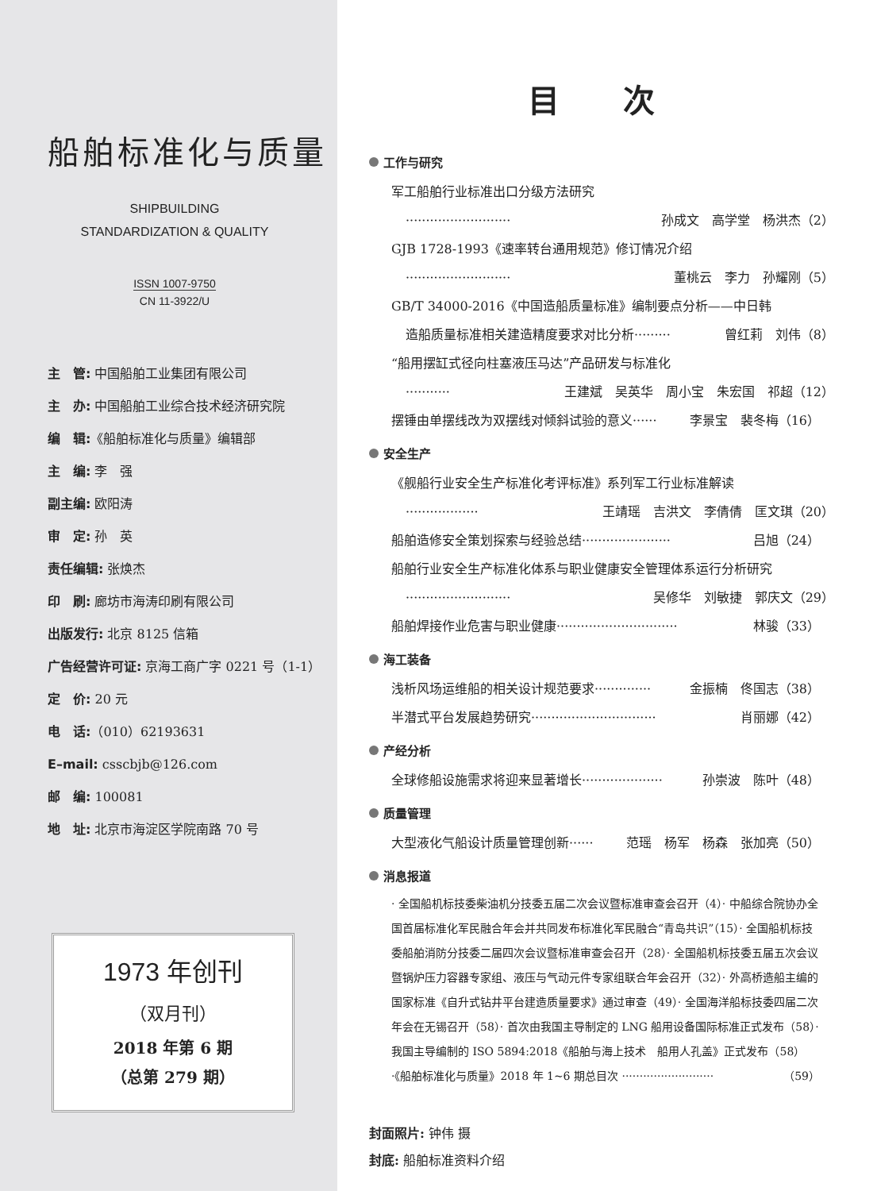船舶标准化与质量
SHIPBUILDING
STANDARDIZATION & QUALITY
ISSN 1007-9750
CN 11-3922/U
主　管: 中国船舶工业集团有限公司
主　办: 中国船舶工业综合技术经济研究院
编　辑:《船舶标准化与质量》编辑部
主　编: 李　强
副主编: 欧阳涛
审　定: 孙　英
责任编辑: 张焕杰
印　刷: 廊坊市海涛印刷有限公司
出版发行: 北京 8125 信箱
广告经营许可证: 京海工商广字 0221 号（1-1）
定　价: 20 元
电　话:（010）62193631
E–mail: csscbjb@126.com
邮　编: 100081
地　址: 北京市海淀区学院南路 70 号
1973 年创刊
（双月刊）
2018 年第 6 期
（总第 279 期）
目次
工作与研究
军工船舶行业标准出口分级方法研究
·························· 孙成文　高学堂　杨洪杰（2）
GJB 1728-1993《速率转台通用规范》修订情况介绍
·························· 董桃云　李力　孙耀刚（5）
GB/T 34000-2016《中国造船质量标准》编制要点分析——中日韩
造船质量标准相关建造精度要求对比分析········· 曾红莉　刘伟（8）
“船用摆缸式径向柱塞液压马达”产品研发与标准化
··········· 王建斌　吴英华　周小宝　朱宏国　祁超（12）
摆锤由单摆线改为双摆线对倾斜试验的意义······ 李景宝　裴冬梅（16）
安全生产
《舰船行业安全生产标准化考评标准》系列军工行业标准解读
·················· 王靖瑶　吉洪文　李倩倩　匡文琪（20）
船舶造修安全策划探索与经验总结······················ 吕旭（24）
船舶行业安全生产标准化体系与职业健康安全管理体系运行分析研究
·························· 吴修华　刘敏捷　郭庆文（29）
船舶焊接作业危害与职业健康······························ 林骏（33）
海工装备
浅析风场运维船的相关设计规范要求·············· 金振楠　佟国志（38）
半潜式平台发展趋势研究······························· 肖丽娜（42）
产经分析
全球修船设施需求将迎来显著增长···················· 孙崇波　陈叶（48）
质量管理
大型液化气船设计质量管理创新······ 范瑶　杨军　杨森　张加亮（50）
消息报道
· 全国船机标技委柴油机分技委五届二次会议暨标准审查会召开（4）· 中船综合院协办全国首届标准化军民融合年会并共同发布标准化军民融合“青岛共识”（15）· 全国船机标技委船舶消防分技委二届四次会议暨标准审查会召开（28）· 全国船机标技委五届五次会议暨锅炉压力容器专家组、液压与气动元件专家组联合年会召开（32）· 外高桥造船主编的国家标准《自升式钻井平台建造质量要求》通过审查（49）· 全国海洋船标技委四届二次年会在无锡召开（58）· 首次由我国主导制定的 LNG 船用设备国际标准正式发布（58）· 我国主导编制的 ISO 5894:2018《船舶与海上技术　船用人孔盖》正式发布（58）
·《船舶标准化与质量》2018 年 1~6 期总目次 ·························· （59）
封面照片: 钟伟 摄
封底: 船舶标准资料介绍